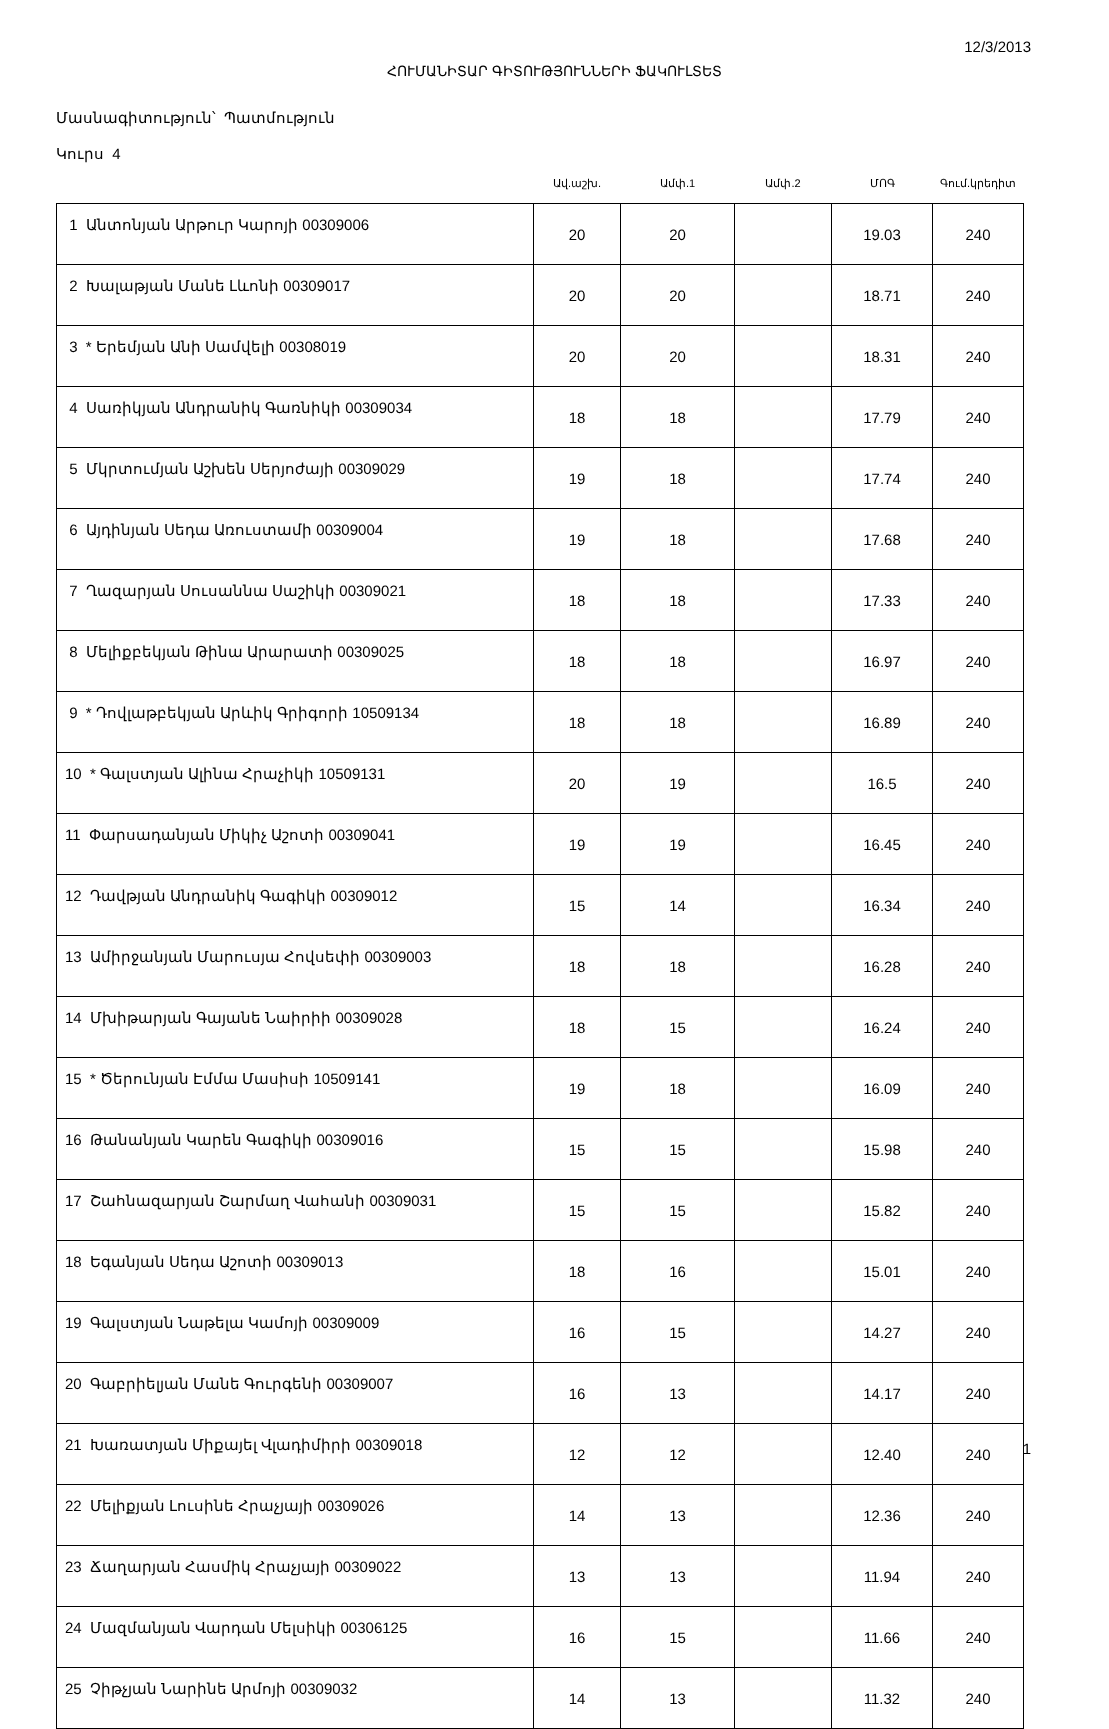12/3/2013
ՀՈՒՄԱՆԻՏԱՐ ԳԻՏՈՒԹՅՈՒՆՆԵՐԻ ՖԱԿՈՒԼՏԵՏ
Մասնագիտություն՝ Պատմություն
Կուրս 4
| | Ավ.աշխ. | Ամփ.1 | Ամփ.2 | ՄՈԳ | Գում.կրեդիտ |
| --- | --- | --- | --- | --- | --- |
| 1 Անտոնյան Արթուր Կարոյի 00309006 | 20 | 20 | | 19.03 | 240 |
| 2 Խալաթյան Մանե Լևոնի 00309017 | 20 | 20 | | 18.71 | 240 |
| 3 * Երեմյան Անի Սամվելի 00308019 | 20 | 20 | | 18.31 | 240 |
| 4 Սառիկյան Անդրանիկ Գառնիկի 00309034 | 18 | 18 | | 17.79 | 240 |
| 5 Մկրտումյան Աշխեն Սերյոժայի 00309029 | 19 | 18 | | 17.74 | 240 |
| 6 Այդինյան Սեդա Առուստամի 00309004 | 19 | 18 | | 17.68 | 240 |
| 7 Ղազարյան Սուսաննա Սաշիկի 00309021 | 18 | 18 | | 17.33 | 240 |
| 8 Մելիքբեկյան Թինա Արարատի 00309025 | 18 | 18 | | 16.97 | 240 |
| 9 * Դովլաթբեկյան Արևիկ Գրիգորի 10509134 | 18 | 18 | | 16.89 | 240 |
| 10 * Գալստյան Ալինա Հրաչիկի 10509131 | 20 | 19 | | 16.5 | 240 |
| 11 Փարսադանյան Միկիչ Աշոտի 00309041 | 19 | 19 | | 16.45 | 240 |
| 12 Դավթյան Անդրանիկ Գագիկի 00309012 | 15 | 14 | | 16.34 | 240 |
| 13 Ամիրջանյան Մարուսյա Հովսեփի 00309003 | 18 | 18 | | 16.28 | 240 |
| 14 Մխիթարյան Գայանե Նաիրիի 00309028 | 18 | 15 | | 16.24 | 240 |
| 15 * Ծերունյան Էմմա Մասիսի 10509141 | 19 | 18 | | 16.09 | 240 |
| 16 Թանանյան Կարեն Գագիկի 00309016 | 15 | 15 | | 15.98 | 240 |
| 17 Շահնազարյան Շարմաղ Վահանի 00309031 | 15 | 15 | | 15.82 | 240 |
| 18 Եգանյան Սեդա Աշոտի 00309013 | 18 | 16 | | 15.01 | 240 |
| 19 Գալստյան Նաթելա Կամոյի 00309009 | 16 | 15 | | 14.27 | 240 |
| 20 Գաբրիելյան Մանե Գուրգենի 00309007 | 16 | 13 | | 14.17 | 240 |
| 21 Խառատյան Միքայել Վլադիմիրի 00309018 | 12 | 12 | | 12.40 | 240 |
| 22 Մելիքյան Լուսինե Հրաչյայի 00309026 | 14 | 13 | | 12.36 | 240 |
| 23 Ճաղարյան Հասմիկ Հրաչյայի 00309022 | 13 | 13 | | 11.94 | 240 |
| 24 Մազմանյան Վարդան Մելսիկի 00306125 | 16 | 15 | | 11.66 | 240 |
| 25 Չիթչյան Նարինե Արմոյի 00309032 | 14 | 13 | | 11.32 | 240 |
1